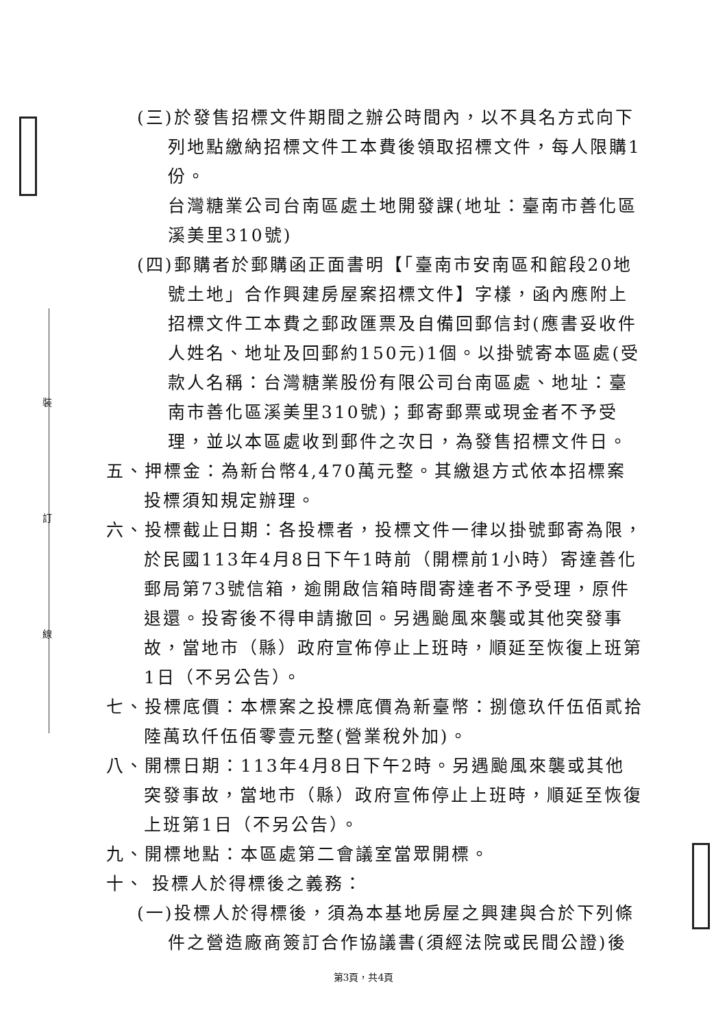裝
訂
線
(三)於發售招標文件期間之辦公時間內，以不具名方式向下列地點繳納招標文件工本費後領取招標文件，每人限購1份。
台灣糖業公司台南區處土地開發課(地址：臺南市善化區溪美里310號)
(四)郵購者於郵購函正面書明【「臺南市安南區和館段20地號土地」合作興建房屋案招標文件】字樣，函內應附上招標文件工本費之郵政匯票及自備回郵信封(應書妥收件人姓名、地址及回郵約150元)1個。以掛號寄本區處(受款人名稱：台灣糖業股份有限公司台南區處、地址：臺南市善化區溪美里310號)；郵寄郵票或現金者不予受理，並以本區處收到郵件之次日，為發售招標文件日。
五、押標金：為新台幣4,470萬元整。其繳退方式依本招標案投標須知規定辦理。
六、投標截止日期：各投標者，投標文件一律以掛號郵寄為限，於民國113年4月8日下午1時前（開標前1小時）寄達善化郵局第73號信箱，逾開啟信箱時間寄達者不予受理，原件退還。投寄後不得申請撤回。另遇颱風來襲或其他突發事故，當地市（縣）政府宣佈停止上班時，順延至恢復上班第1日（不另公告）。
七、投標底價：本標案之投標底價為新臺幣：捌億玖仟伍佰貳拾陸萬玖仟伍佰零壹元整(營業稅外加)。
八、開標日期：113年4月8日下午2時。另遇颱風來襲或其他突發事故，當地市（縣）政府宣佈停止上班時，順延至恢復上班第1日（不另公告）。
九、開標地點：本區處第二會議室當眾開標。
十、 投標人於得標後之義務：
(一)投標人於得標後，須為本基地房屋之興建與合於下列條件之營造廠商簽訂合作協議書(須經法院或民間公證)後
第3頁，共4頁